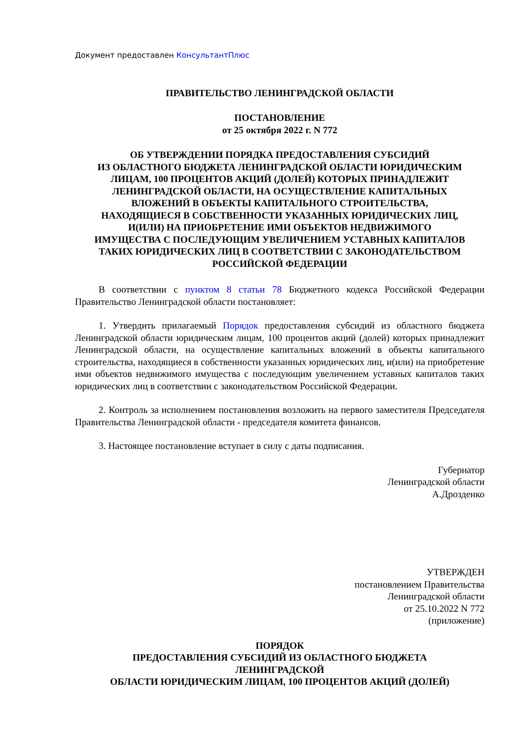Документ предоставлен КонсультантПлюс
ПРАВИТЕЛЬСТВО ЛЕНИНГРАДСКОЙ ОБЛАСТИ
ПОСТАНОВЛЕНИЕ
от 25 октября 2022 г. N 772
ОБ УТВЕРЖДЕНИИ ПОРЯДКА ПРЕДОСТАВЛЕНИЯ СУБСИДИЙ
ИЗ ОБЛАСТНОГО БЮДЖЕТА ЛЕНИНГРАДСКОЙ ОБЛАСТИ ЮРИДИЧЕСКИМ
ЛИЦАМ, 100 ПРОЦЕНТОВ АКЦИЙ (ДОЛЕЙ) КОТОРЫХ ПРИНАДЛЕЖИТ
ЛЕНИНГРАДСКОЙ ОБЛАСТИ, НА ОСУЩЕСТВЛЕНИЕ КАПИТАЛЬНЫХ
ВЛОЖЕНИЙ В ОБЪЕКТЫ КАПИТАЛЬНОГО СТРОИТЕЛЬСТВА,
НАХОДЯЩИЕСЯ В СОБСТВЕННОСТИ УКАЗАННЫХ ЮРИДИЧЕСКИХ ЛИЦ,
И(ИЛИ) НА ПРИОБРЕТЕНИЕ ИМИ ОБЪЕКТОВ НЕДВИЖИМОГО
ИМУЩЕСТВА С ПОСЛЕДУЮЩИМ УВЕЛИЧЕНИЕМ УСТАВНЫХ КАПИТАЛОВ
ТАКИХ ЮРИДИЧЕСКИХ ЛИЦ В СООТВЕТСТВИИ С ЗАКОНОДАТЕЛЬСТВОМ
РОССИЙСКОЙ ФЕДЕРАЦИИ
В соответствии с пунктом 8 статьи 78 Бюджетного кодекса Российской Федерации Правительство Ленинградской области постановляет:
1. Утвердить прилагаемый Порядок предоставления субсидий из областного бюджета Ленинградской области юридическим лицам, 100 процентов акций (долей) которых принадлежит Ленинградской области, на осуществление капитальных вложений в объекты капитального строительства, находящиеся в собственности указанных юридических лиц, и(или) на приобретение ими объектов недвижимого имущества с последующим увеличением уставных капиталов таких юридических лиц в соответствии с законодательством Российской Федерации.
2. Контроль за исполнением постановления возложить на первого заместителя Председателя Правительства Ленинградской области - председателя комитета финансов.
3. Настоящее постановление вступает в силу с даты подписания.
Губернатор
Ленинградской области
А.Дрозденко
УТВЕРЖДЕН
постановлением Правительства
Ленинградской области
от 25.10.2022 N 772
(приложение)
ПОРЯДОК
ПРЕДОСТАВЛЕНИЯ СУБСИДИЙ ИЗ ОБЛАСТНОГО БЮДЖЕТА
ЛЕНИНГРАДСКОЙ
ОБЛАСТИ ЮРИДИЧЕСКИМ ЛИЦАМ, 100 ПРОЦЕНТОВ АКЦИЙ (ДОЛЕЙ)